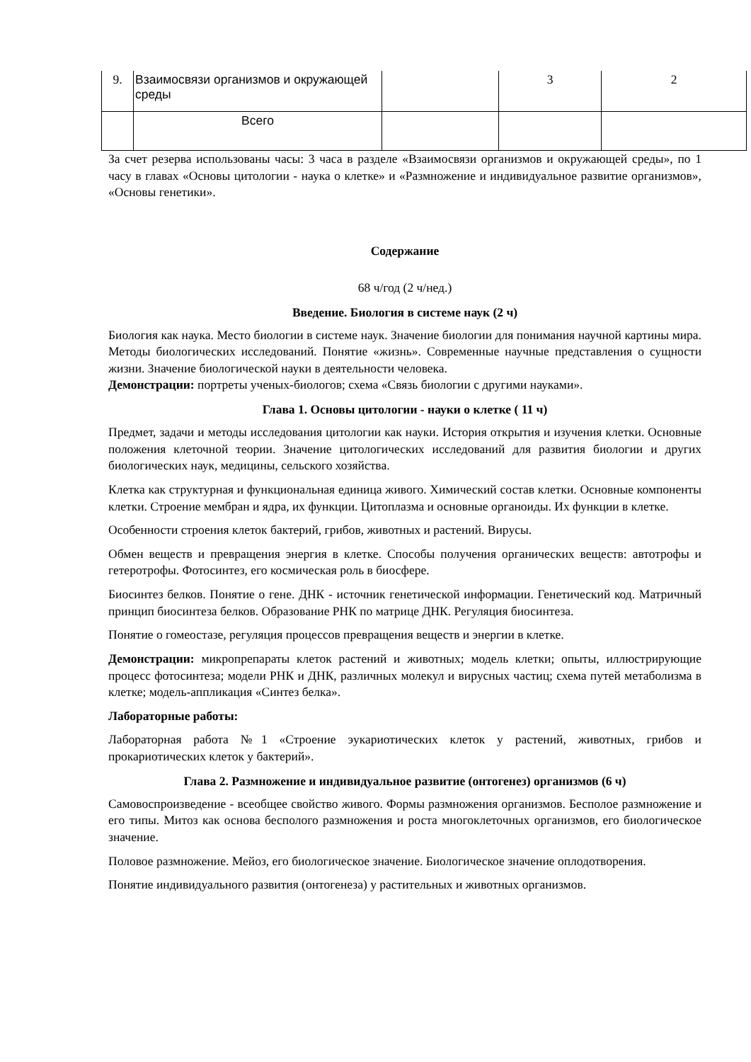| 9. | Взаимосвязи организмов и окружающей среды | | 3 | 2 |
| | Всего | | | |
За счет резерва использованы часы: 3 часа в разделе «Взаимосвязи организмов и окружающей среды», по 1 часу в главах «Основы цитологии - наука о клетке» и «Размножение и индивидуальное развитие организмов», «Основы генетики».
Содержание
68 ч/год (2 ч/нед.)
Введение. Биология в системе наук (2 ч)
Биология как наука. Место биологии в системе наук. Значение биологии для понимания научной картины мира. Методы биологических исследований. Понятие «жизнь». Современные научные представления о сущности жизни. Значение биологической науки в деятельности человека.
Демонстрации: портреты ученых-биологов; схема «Связь биологии с другими науками».
Глава 1. Основы цитологии - науки о клетке ( 11 ч)
Предмет, задачи и методы исследования цитологии как науки. История открытия и изучения клетки. Основные положения клеточной теории. Значение цитологических исследований для развития биологии и других биологических наук, медицины, сельского хозяйства.
Клетка как структурная и функциональная единица живого. Химический состав клетки. Основные компоненты клетки. Строение мембран и ядра, их функции. Цитоплазма и основные органоиды. Их функции в клетке.
Особенности строения клеток бактерий, грибов, животных и растений. Вирусы.
Обмен веществ и превращения энергия в клетке. Способы получения органических веществ: автотрофы и гетеротрофы. Фотосинтез, его космическая роль в биосфере.
Биосинтез белков. Понятие о гене. ДНК - источник генетической информации. Генетический код. Матричный принцип биосинтеза белков. Образование РНК по матрице ДНК. Регуляция биосинтеза.
Понятие о гомеостазе, регуляция процессов превращения веществ и энергии в клетке.
Демонстрации: микропрепараты клеток растений и животных; модель клетки; опыты, иллюстрирующие процесс фотосинтеза; модели РНК и ДНК, различных молекул и вирусных частиц; схема путей метаболизма в клетке; модель-аппликация «Синтез белка».
Лабораторные работы:
Лабораторная работа №1 «Строение эукариотических клеток у растений, животных, грибов и прокариотических клеток у бактерий».
Глава 2. Размножение и индивидуальное развитие (онтогенез) организмов (6 ч)
Самовоспроизведение - всеобщее свойство живого. Формы размножения организмов. Бесполое размножение и его типы. Митоз как основа бесполого размножения и роста многоклеточных организмов, его биологическое значение.
Половое размножение. Мейоз, его биологическое значение. Биологическое значение оплодотворения.
Понятие индивидуального развития (онтогенеза) у растительных и животных организмов.